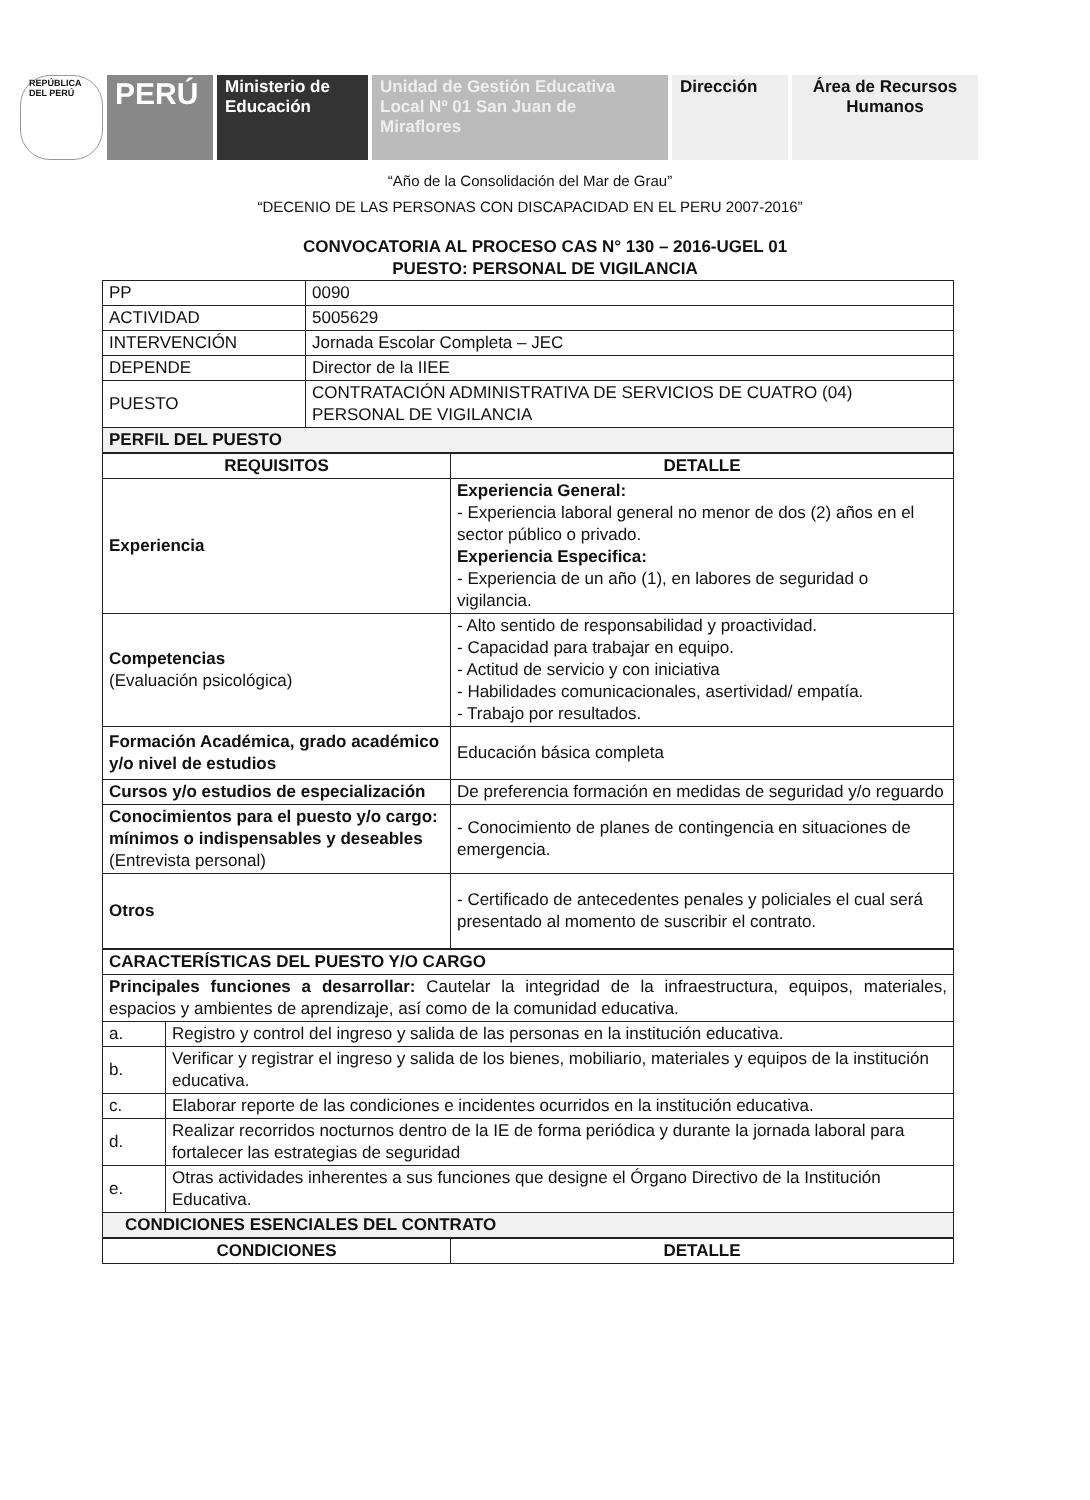REPÚBLICA DEL PERÚ
PERÚ Ministerio de Educación
Unidad de Gestión Educativa Local Nº 01 San Juan de Miraflores
Dirección Área de Recursos Humanos
“Año de la Consolidación del Mar de Grau”
“DECENIO DE LAS PERSONAS CON DISCAPACIDAD EN EL PERU 2007-2016”
CONVOCATORIA AL PROCESO CAS N° 130 – 2016-UGEL 01
PUESTO: PERSONAL DE VIGILANCIA
| PP | 0090 |
| ACTIVIDAD | 5005629 |
| INTERVENCIÓN | Jornada Escolar Completa – JEC |
| DEPENDE | Director de la IIEE |
| PUESTO | CONTRATACIÓN ADMINISTRATIVA DE SERVICIOS DE CUATRO (04) PERSONAL DE VIGILANCIA |
| PERFIL DEL PUESTO | |
| REQUISITOS | DETALLE |
| --- | --- |
| Experiencia | Experiencia General: - Experiencia laboral general no menor de dos (2) años en el sector público o privado. Experiencia Especifica: - Experiencia de un año (1), en labores de seguridad o vigilancia. |
| Competencias (Evaluación psicológica) | - Alto sentido de responsabilidad y proactividad. - Capacidad para trabajar en equipo. - Actitud de servicio y con iniciativa - Habilidades comunicacionales, asertividad/ empatía. - Trabajo por resultados. |
| Formación Académica, grado académico y/o nivel de estudios | Educación básica completa |
| Cursos y/o estudios de especialización | De preferencia formación en medidas de seguridad y/o reguardo |
| Conocimientos para el puesto y/o cargo: mínimos o indispensables y deseables (Entrevista personal) | - Conocimiento de planes de contingencia en situaciones de emergencia. |
| Otros | - Certificado de antecedentes penales y policiales el cual será presentado al momento de suscribir el contrato. |
| CARACTERÍSTICAS DEL PUESTO Y/O CARGO | |
| Principales funciones a desarrollar: Cautelar la integridad de la infraestructura, equipos, materiales, espacios y ambientes de aprendizaje, así como de la comunidad educativa. | |
| a. | Registro y control del ingreso y salida de las personas en la institución educativa. |
| b. | Verificar y registrar el ingreso y salida de los bienes, mobiliario, materiales y equipos de la institución educativa. |
| c. | Elaborar reporte de las condiciones e incidentes ocurridos en la institución educativa. |
| d. | Realizar recorridos nocturnos dentro de la IE de forma periódica y durante la jornada laboral para fortalecer las estrategias de seguridad |
| e. | Otras actividades inherentes a sus funciones que designe el Órgano Directivo de la Institución Educativa. |
| CONDICIONES ESENCIALES DEL CONTRATO | |
| CONDICIONES | DETALLE |
| --- | --- |